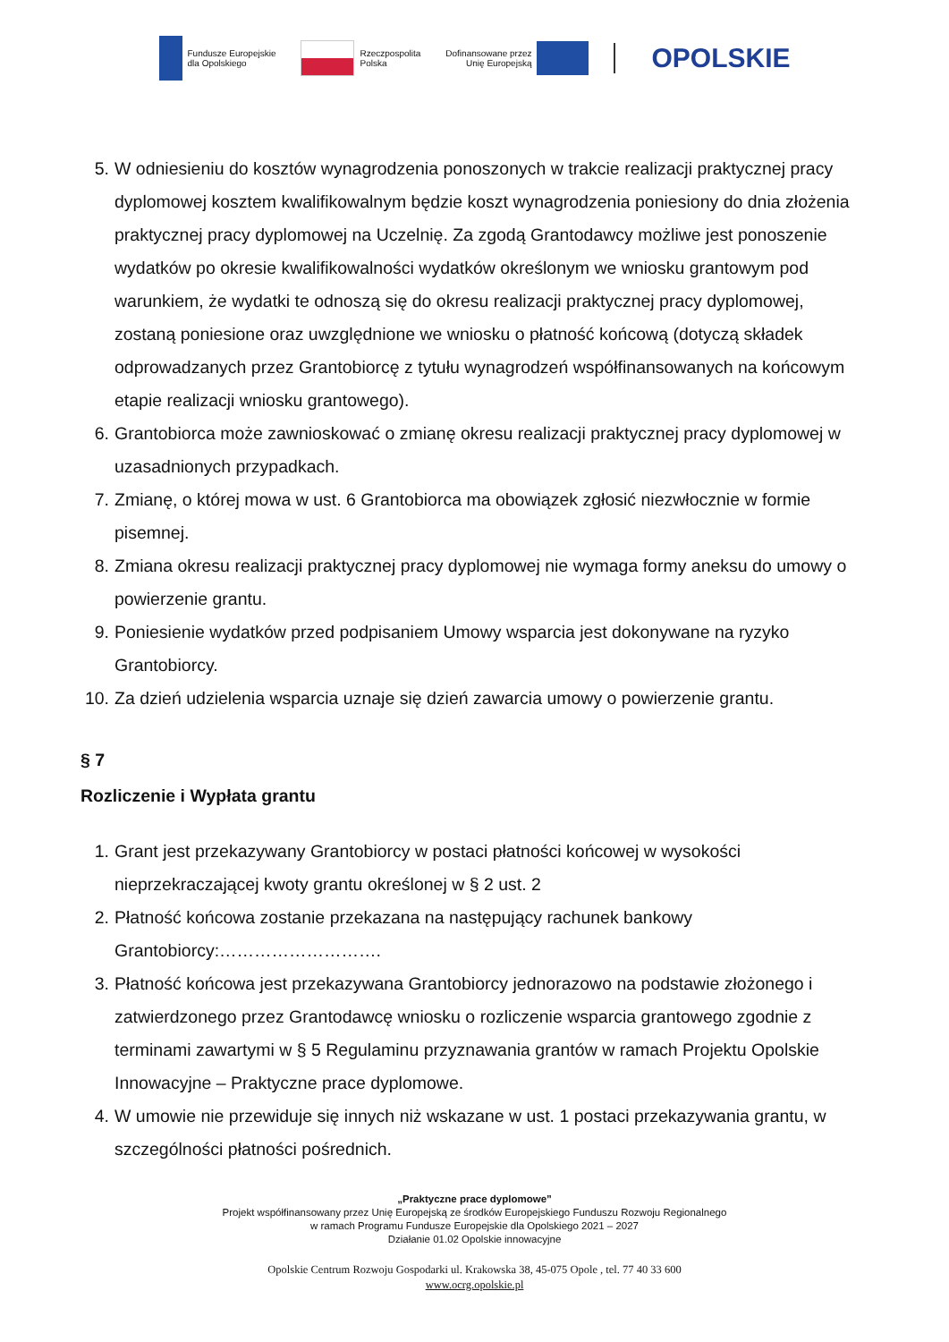Fundusze Europejskie
dla Opolskiego
Rzeczpospolita
Polska
Dofinansowane przez
Unię Europejską
OPOLSKIE
5. W odniesieniu do kosztów wynagrodzenia ponoszonych w trakcie realizacji praktycznej pracy dyplomowej kosztem kwalifikowalnym będzie koszt wynagrodzenia poniesiony do dnia złożenia praktycznej pracy dyplomowej na Uczelnię. Za zgodą Grantodawcy możliwe jest ponoszenie wydatków po okresie kwalifikowalności wydatków określonym we wniosku grantowym pod warunkiem, że wydatki te odnoszą się do okresu realizacji praktycznej pracy dyplomowej, zostaną poniesione oraz uwzględnione we wniosku o płatność końcową (dotyczą składek odprowadzanych przez Grantobiorcę z tytułu wynagrodzeń współfinansowanych na końcowym etapie realizacji wniosku grantowego).
6. Grantobiorca może zawnioskować o zmianę okresu realizacji praktycznej pracy dyplomowej w uzasadnionych przypadkach.
7. Zmianę, o której mowa w ust. 6 Grantobiorca ma obowiązek zgłosić niezwłocznie w formie pisemnej.
8. Zmiana okresu realizacji praktycznej pracy dyplomowej nie wymaga formy aneksu do umowy o powierzenie grantu.
9. Poniesienie wydatków przed podpisaniem Umowy wsparcia jest dokonywane na ryzyko Grantobiorcy.
10. Za dzień udzielenia wsparcia uznaje się dzień zawarcia umowy o powierzenie grantu.
§ 7
Rozliczenie i Wypłata grantu
1. Grant jest przekazywany Grantobiorcy w postaci płatności końcowej w wysokości nieprzekraczającej kwoty grantu określonej w § 2 ust. 2
2. Płatność końcowa zostanie przekazana na następujący rachunek bankowy Grantobiorcy:……………………….
3. Płatność końcowa jest przekazywana Grantobiorcy jednorazowo na podstawie złożonego i zatwierdzonego przez Grantodawcę wniosku o rozliczenie wsparcia grantowego zgodnie z terminami zawartymi w § 5 Regulaminu przyznawania grantów w ramach Projektu Opolskie Innowacyjne – Praktyczne prace dyplomowe.
4. W umowie nie przewiduje się innych niż wskazane w ust. 1 postaci przekazywania grantu, w szczególności płatności pośrednich.
„Praktyczne prace dyplomowe”
Projekt współfinansowany przez Unię Europejską ze środków Europejskiego Funduszu Rozwoju Regionalnego
w ramach Programu Fundusze Europejskie dla Opolskiego 2021 – 2027
Działanie 01.02 Opolskie innowacyjne
Opolskie Centrum Rozwoju Gospodarki ul. Krakowska 38, 45-075 Opole , tel. 77 40 33 600
www.ocrg.opolskie.pl